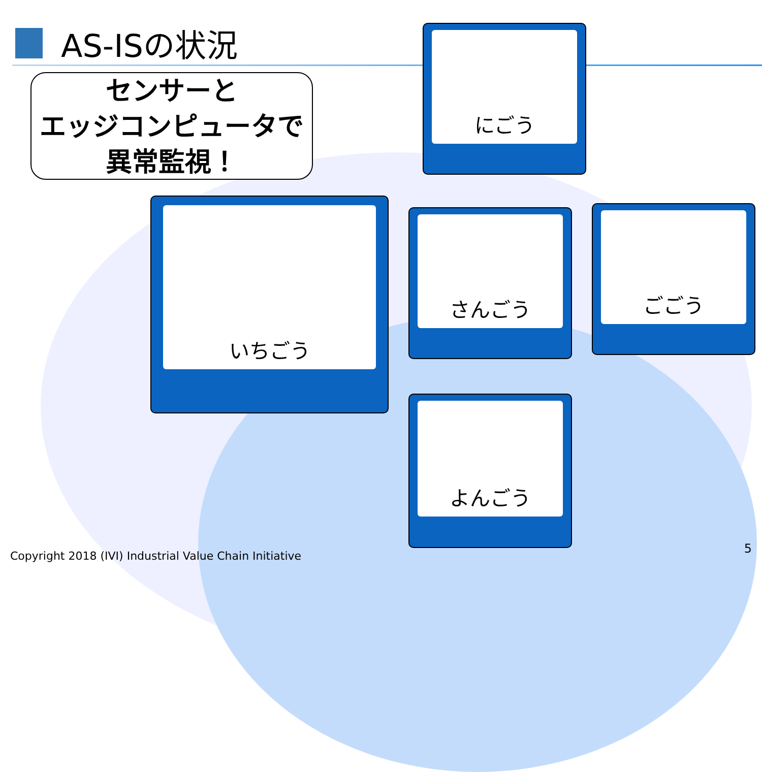AS-ISの状況
センサーと
エッジコンピュータで
異常監視！
いちごう
にごう
さんごう ごごう
よんごう
Copyright 2018 (IVI) Industrial Value Chain Initiative
5